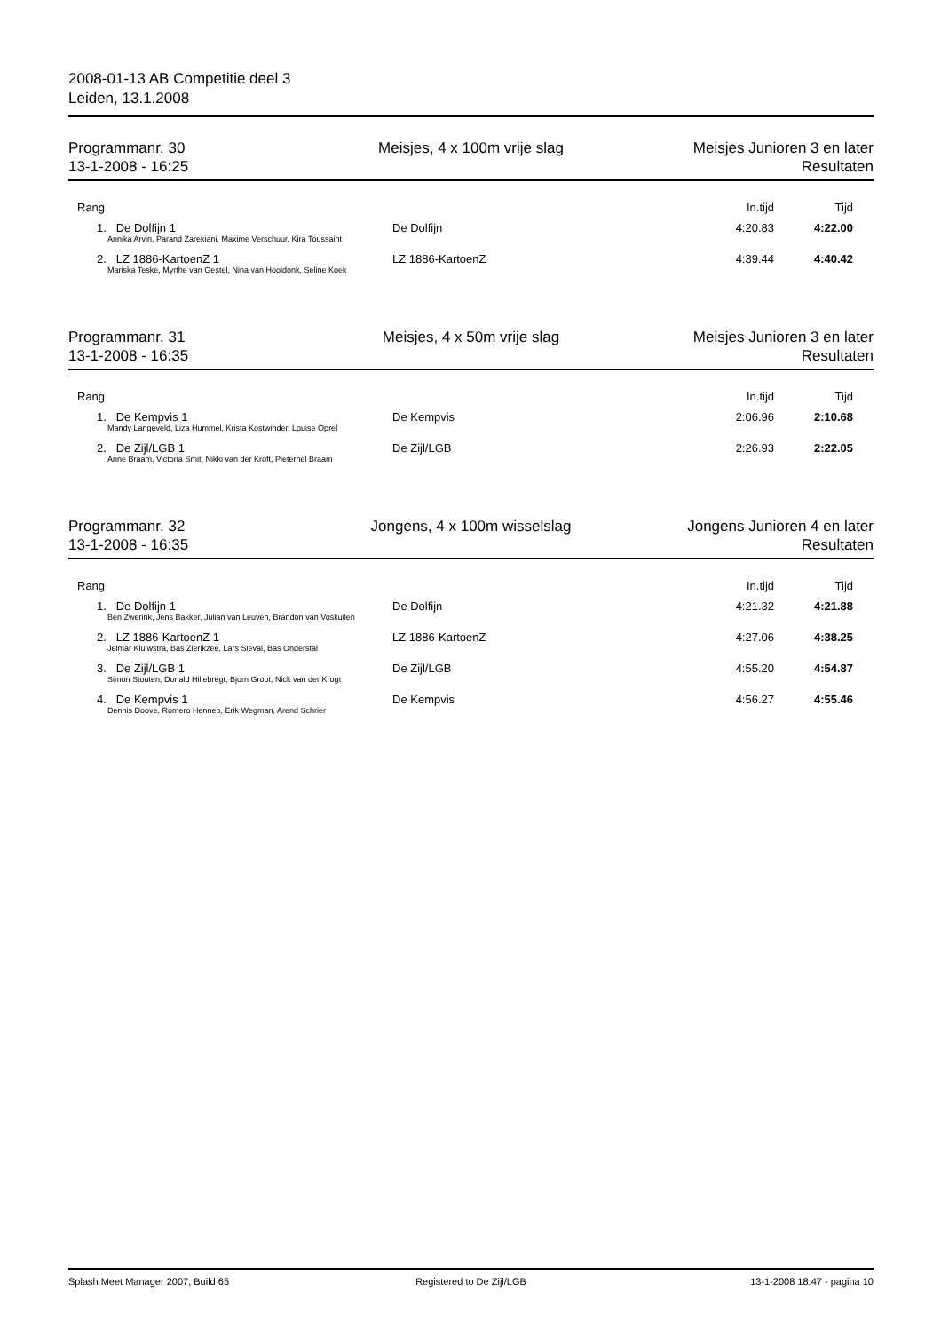2008-01-13 AB Competitie deel 3
Leiden, 13.1.2008
Programmanr. 30
13-1-2008 - 16:25
Meisjes, 4 x 100m vrije slag Meisjes Junioren 3 en later
Resultaten
| Rang | | In.tijd | Tijd |
| --- | --- | --- | --- |
| 1. De Dolfijn 1 | De Dolfijn | 4:20.83 | 4:22.00 |
| Annika Arvin, Parand Zarekiani, Maxime Verschuur, Kira Toussaint | | | |
| 2. LZ 1886-KartoenZ 1 | LZ 1886-KartoenZ | 4:39.44 | 4:40.42 |
| Mariska Teske, Myrthe van Gestel, Nina van Hooidonk, Seline Koek | | | |
Programmanr. 31
13-1-2008 - 16:35
Meisjes, 4 x 50m vrije slag Meisjes Junioren 3 en later
Resultaten
| Rang | | In.tijd | Tijd |
| --- | --- | --- | --- |
| 1. De Kempvis 1 | De Kempvis | 2:06.96 | 2:10.68 |
| Mandy Langeveld, Liza Hummel, Krista Kostwinder, Louise Oprel | | | |
| 2. De Zijl/LGB 1 | De Zijl/LGB | 2:26.93 | 2:22.05 |
| Anne Braam, Victoria Smit, Nikki van der Kroft, Pieternel Braam | | | |
Programmanr. 32
13-1-2008 - 16:35
Jongens, 4 x 100m wisselslag Jongens Junioren 4 en later
Resultaten
| Rang | | In.tijd | Tijd |
| --- | --- | --- | --- |
| 1. De Dolfijn 1 | De Dolfijn | 4:21.32 | 4:21.88 |
| Ben Zwerink, Jens Bakker, Julian van Leuven, Brandon van Voskuilen | | | |
| 2. LZ 1886-KartoenZ 1 | LZ 1886-KartoenZ | 4:27.06 | 4:38.25 |
| Jelmar Kluiwstra, Bas Zierikzee, Lars Sieval, Bas Onderstal | | | |
| 3. De Zijl/LGB 1 | De Zijl/LGB | 4:55.20 | 4:54.87 |
| Simon Stouten, Donald Hillebregt, Bjorn Groot, Nick van der Krogt | | | |
| 4. De Kempvis 1 | De Kempvis | 4:56.27 | 4:55.46 |
| Dennis Doove, Romero Hennep, Erik Wegman, Arend Schrier | | | |
Splash Meet Manager 2007, Build 65
Registered to De Zijl/LGB 13-1-2008 18:47 - pagina 10